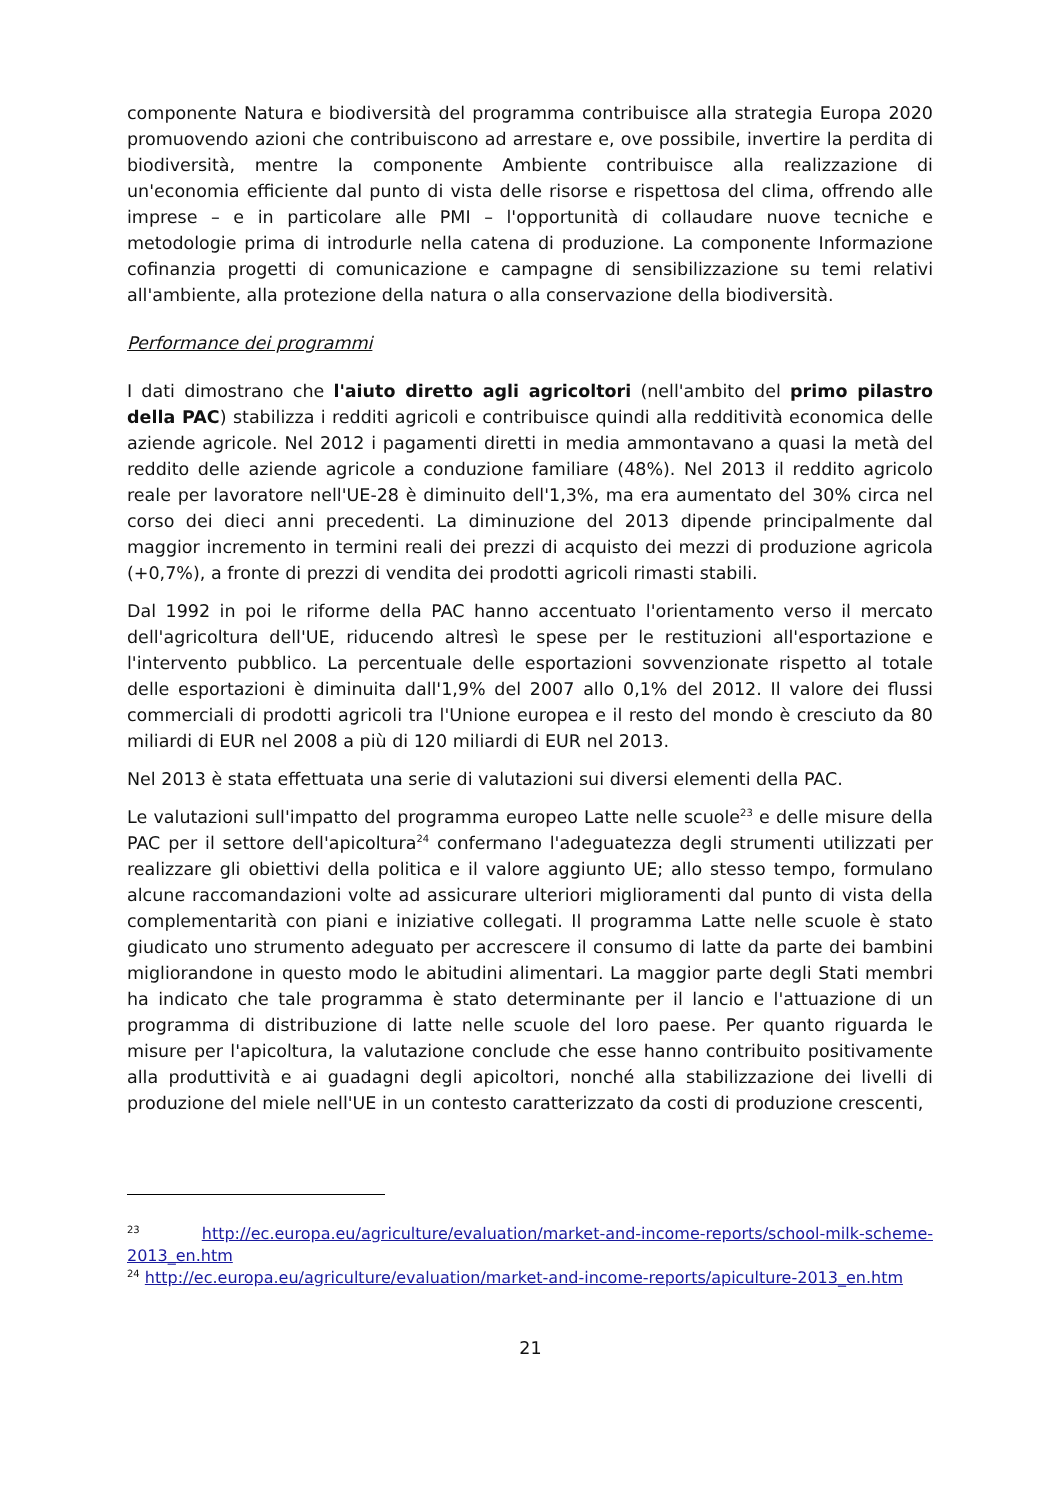componente Natura e biodiversità del programma contribuisce alla strategia Europa 2020 promuovendo azioni che contribuiscono ad arrestare e, ove possibile, invertire la perdita di biodiversità, mentre la componente Ambiente contribuisce alla realizzazione di un'economia efficiente dal punto di vista delle risorse e rispettosa del clima, offrendo alle imprese – e in particolare alle PMI – l'opportunità di collaudare nuove tecniche e metodologie prima di introdurle nella catena di produzione. La componente Informazione cofinanzia progetti di comunicazione e campagne di sensibilizzazione su temi relativi all'ambiente, alla protezione della natura o alla conservazione della biodiversità.
Performance dei programmi
I dati dimostrano che l'aiuto diretto agli agricoltori (nell'ambito del primo pilastro della PAC) stabilizza i redditi agricoli e contribuisce quindi alla redditività economica delle aziende agricole. Nel 2012 i pagamenti diretti in media ammontavano a quasi la metà del reddito delle aziende agricole a conduzione familiare (48%). Nel 2013 il reddito agricolo reale per lavoratore nell'UE-28 è diminuito dell'1,3%, ma era aumentato del 30% circa nel corso dei dieci anni precedenti. La diminuzione del 2013 dipende principalmente dal maggior incremento in termini reali dei prezzi di acquisto dei mezzi di produzione agricola (+0,7%), a fronte di prezzi di vendita dei prodotti agricoli rimasti stabili.
Dal 1992 in poi le riforme della PAC hanno accentuato l'orientamento verso il mercato dell'agricoltura dell'UE, riducendo altresì le spese per le restituzioni all'esportazione e l'intervento pubblico. La percentuale delle esportazioni sovvenzionate rispetto al totale delle esportazioni è diminuita dall'1,9% del 2007 allo 0,1% del 2012. Il valore dei flussi commerciali di prodotti agricoli tra l'Unione europea e il resto del mondo è cresciuto da 80 miliardi di EUR nel 2008 a più di 120 miliardi di EUR nel 2013.
Nel 2013 è stata effettuata una serie di valutazioni sui diversi elementi della PAC.
Le valutazioni sull'impatto del programma europeo Latte nelle scuole<sup>23</sup> e delle misure della PAC per il settore dell'apicoltura<sup>24</sup> confermano l'adeguatezza degli strumenti utilizzati per realizzare gli obiettivi della politica e il valore aggiunto UE; allo stesso tempo, formulano alcune raccomandazioni volte ad assicurare ulteriori miglioramenti dal punto di vista della complementarità con piani e iniziative collegati. Il programma Latte nelle scuole è stato giudicato uno strumento adeguato per accrescere il consumo di latte da parte dei bambini migliorandone in questo modo le abitudini alimentari. La maggior parte degli Stati membri ha indicato che tale programma è stato determinante per il lancio e l'attuazione di un programma di distribuzione di latte nelle scuole del loro paese. Per quanto riguarda le misure per l'apicoltura, la valutazione conclude che esse hanno contribuito positivamente alla produttività e ai guadagni degli apicoltori, nonché alla stabilizzazione dei livelli di produzione del miele nell'UE in un contesto caratterizzato da costi di produzione crescenti,
<sup>23</sup> http://ec.europa.eu/agriculture/evaluation/market-and-income-reports/school-milk-scheme-2013_en.htm
<sup>24</sup> http://ec.europa.eu/agriculture/evaluation/market-and-income-reports/apiculture-2013_en.htm
21